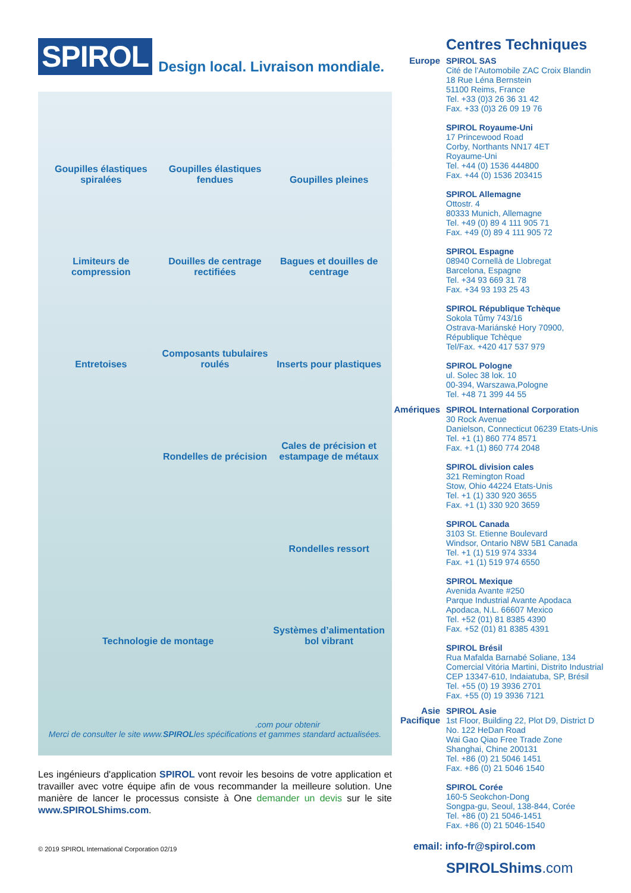SPIROL Design local. Livraison mondiale.
Goupilles élastiques spiralées
Goupilles élastiques fendues
Goupilles pleines
Limiteurs de compression
Douilles de centrage rectifiées
Bagues et douilles de centrage
Entretoises
Composants tubulaires roulés
Inserts pour plastiques
Rondelles de précision
Cales de précision et estampage de métaux
Rondelles ressort
Technologie de montage
Systèmes d’alimentation bol vibrant
Merci de consulter le site www. SPIROL.com pour obtenir
les spécifications et gammes standard actualisées.
Les ingénieurs d'application SPIROL vont revoir les besoins de votre application et travailler avec votre équipe afin de vous recommander la meilleure solution. Une manière de lancer le processus consiste à One demander un devis sur le site www.SPIROLShims.com.
Centres Techniques
Europe SPIROL SAS
Cité de l’Automobile ZAC Croix Blandin
18 Rue Léna Bernstein
51100 Reims, France
Tel. +33 (0)3 26 36 31 42
Fax. +33 (0)3 26 09 19 76
SPIROL Royaume-Uni
17 Princewood Road
Corby, Northants NN17 4ET
Royaume-Uni
Tel. +44 (0) 1536 444800
Fax. +44 (0) 1536 203415
SPIROL Allemagne
Ottostr. 4
80333 Munich, Allemagne
Tel. +49 (0) 89 4 111 905 71
Fax. +49 (0) 89 4 111 905 72
SPIROL Espagne
08940 Cornellà de Llobregat
Barcelona, Espagne
Tel. +34 93 669 31 78
Fax. +34 93 193 25 43
SPIROL République Tchèque
Sokola Tůmy 743/16
Ostrava-Mariánské Hory 70900,
République Tchèque
Tel/Fax. +420 417 537 979
SPIROL Pologne
ul. Solec 38 lok. 10
00-394, Warszawa,Pologne
Tel. +48 71 399 44 55
Amériques
SPIROL International Corporation
30 Rock Avenue
Danielson, Connecticut 06239 Etats-Unis
Tel. +1 (1) 860 774 8571
Fax. +1 (1) 860 774 2048
SPIROL division cales
321 Remington Road
Stow, Ohio 44224 Etats-Unis
Tel. +1 (1) 330 920 3655
Fax. +1 (1) 330 920 3659
SPIROL Canada
3103 St. Etienne Boulevard
Windsor, Ontario N8W 5B1 Canada
Tel. +1 (1) 519 974 3334
Fax. +1 (1) 519 974 6550
SPIROL Mexique
Avenida Avante #250
Parque Industrial Avante Apodaca
Apodaca, N.L. 66607 Mexico
Tel. +52 (01) 81 8385 4390
Fax. +52 (01) 81 8385 4391
SPIROL Brésil
Rua Mafalda Barnabé Soliane, 134
Comercial Vitória Martini, Distrito Industrial
CEP 13347-610, Indaiatuba, SP, Brésil
Tel. +55 (0) 19 3936 2701
Fax. +55 (0) 19 3936 7121
Asie Pacifique
SPIROL Asie
1st Floor, Building 22, Plot D9, District D
No. 122 HeDan Road
Wai Gao Qiao Free Trade Zone
Shanghai, Chine 200131
Tel. +86 (0) 21 5046 1451
Fax. +86 (0) 21 5046 1540
SPIROL Corée
160-5 Seokchon-Dong
Songpa-gu, Seoul, 138-844, Corée
Tel. +86 (0) 21 5046-1451
Fax. +86 (0) 21 5046-1540
email: info-fr@spirol.com
SPIROLShims.com
© 2019 SPIROL International Corporation 02/19